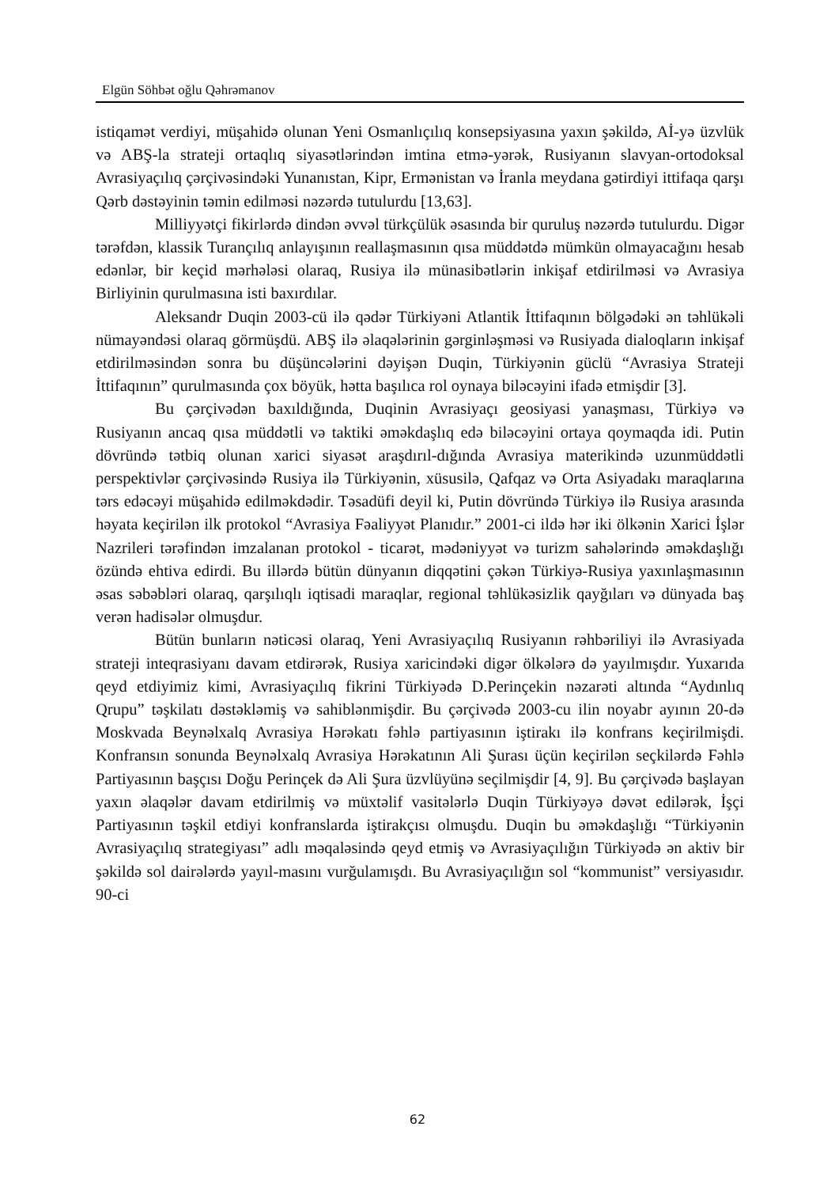Elgün Söhbət oğlu Qəhrəmanov
istiqamət verdiyi, müşahidə olunan Yeni Osmanlıçılıq konsepsiyasına yaxın şəkildə, Aİ-yə üzvlük və ABŞ-la strateji ortaqlıq siyasətlərindən imtina etmə-yərək, Rusiyanın slavyan-ortodoksal Avrasiyaçılıq çərçivəsindəki Yunanıstan, Kipr, Ermənistan və İranla meydana gətirdiyi ittifaqa qarşı Qərb dəstəyinin təmin edilməsi nəzərdə tutulurdu [13,63].
Milliyyətçi fikirlərdə dindən əvvəl türkçülük əsasında bir quruluş nəzərdə tutulurdu. Digər tərəfdən, klassik Turançılıq anlayışının reallaşmasının qısa müddətdə mümkün olmayacağını hesab edənlər, bir keçid mərhələsi olaraq, Rusiya ilə münasibətlərin inkişaf etdirilməsi və Avrasiya Birliyinin qurulmasına isti baxırdılar.
Aleksandr Duqin 2003-cü ilə qədər Türkiyəni Atlantik İttifaqının bölgədəki ən təhlükəli nümayəndəsi olaraq görmüşdü. ABŞ ilə əlaqələrinin gərginləşməsi və Rusiyada dialoqların inkişaf etdirilməsindən sonra bu düşüncələrini dəyişən Duqin, Türkiyənin güclü “Avrasiya Strateji İttifaqının” qurulmasında çox böyük, hətta başılıca rol oynaya biləcəyini ifadə etmişdir [3].
Bu çərçivədən baxıldığında, Duqinin Avrasiyaçı geosiyasi yanaşması, Türkiyə və Rusiyanın ancaq qısa müddətli və taktiki əməkdaşlıq edə biləcəyini ortaya qoymaqda idi. Putin dövründə tətbiq olunan xarici siyasət araşdırıl-dığında Avrasiya materikində uzunmüddətli perspektivlər çərçivəsində Rusiya ilə Türkiyənin, xüsusilə, Qafqaz və Orta Asiyadakı maraqlarına tərs edəcəyi müşahidə edilməkdədir. Təsadüfi deyil ki, Putin dövründə Türkiyə ilə Rusiya arasında həyata keçirilən ilk protokol “Avrasiya Fəaliyyət Planıdır.” 2001-ci ildə hər iki ölkənin Xarici İşlər Nazrileri tərəfindən imzalanan protokol - ticarət, mədəniyyət və turizm sahələrində əməkdaşlığı özündə ehtiva edirdi. Bu illərdə bütün dünyanın diqqətini çəkən Türkiyə-Rusiya yaxınlaşmasının əsas səbəbləri olaraq, qarşılıqlı iqtisadi maraqlar, regional təhlükəsizlik qayğıları və dünyada baş verən hadisələr olmuşdur.
Bütün bunların nəticəsi olaraq, Yeni Avrasiyaçılıq Rusiyanın rəhbəriliyi ilə Avrasiyada strateji inteqrasiyanı davam etdirərək, Rusiya xaricindəki digər ölkələrə də yayılmışdır. Yuxarıda qeyd etdiyimiz kimi, Avrasiyaçılıq fikrini Türkiyədə D.Perinçekin nəzarəti altında “Aydınlıq Qrupu” təşkilatı dəstəkləmiş və sahiblənmişdir. Bu çərçivədə 2003-cu ilin noyabr ayının 20-də Moskvada Beynəlxalq Avrasiya Hərəkatı fəhlə partiyasının iştirakı ilə konfrans keçirilmişdi. Konfransın sonunda Beynəlxalq Avrasiya Hərəkatının Ali Şurası üçün keçirilən seçkilərdə Fəhlə Partiyasının başçısı Doğu Perinçek də Ali Şura üzvlüyünə seçilmişdir [4, 9]. Bu çərçivədə başlayan yaxın əlaqələr davam etdirilmiş və müxtəlif vasitələrlə Duqin Türkiyəyə dəvət edilərək, İşçi Partiyasının təşkil etdiyi konfranslarda iştirakçısı olmuşdu. Duqin bu əməkdaşlığı “Türkiyənin Avrasiyaçılıq strategiyası” adlı məqaləsində qeyd etmiş və Avrasiyaçılığın Türkiyədə ən aktiv bir şəkildə sol dairələrdə yayıl-masını vurğulamışdı. Bu Avrasiyaçılığın sol “kommunist” versiyasıdır. 90-ci
62